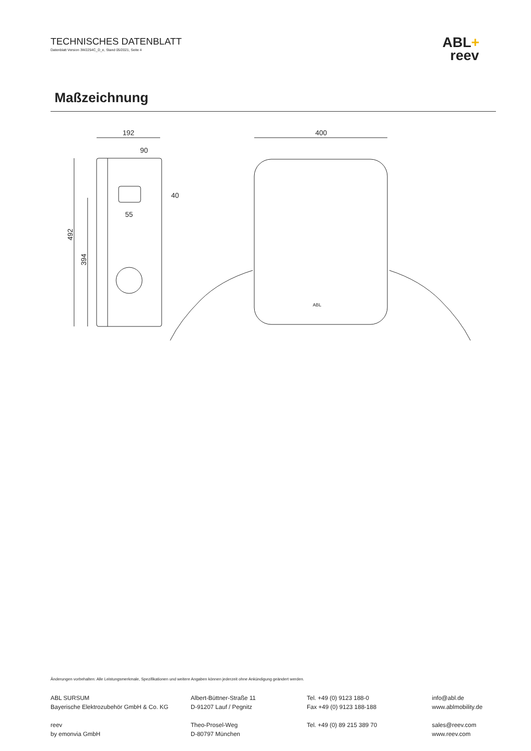TECHNISCHES DATENBLATT
Datenblatt Version 3W2254C_D_e, Stand 05/2021, Seite 4
ABL+
reev
Maßzeichnung
192
90
40
55
492
394
400
ABL
Änderungen vorbehalten: Alle Leistungsmerkmale, Spezifikationen und weitere Angaben können jederzeit ohne Ankündigung geändert werden.
ABL SURSUM
Bayerische Elektrozubehör GmbH & Co. KG
reev
by emonvia GmbH
Albert-Büttner-Straße 11
D-91207 Lauf / Pegnitz
Theo-Prosel-Weg
D-80797 München
Tel. +49 (0) 9123 188-0
Fax +49 (0) 9123 188-188
Tel. +49 (0) 89 215 389 70
info@abl.de
www.ablmobility.de
sales@reev.com
www.reev.com